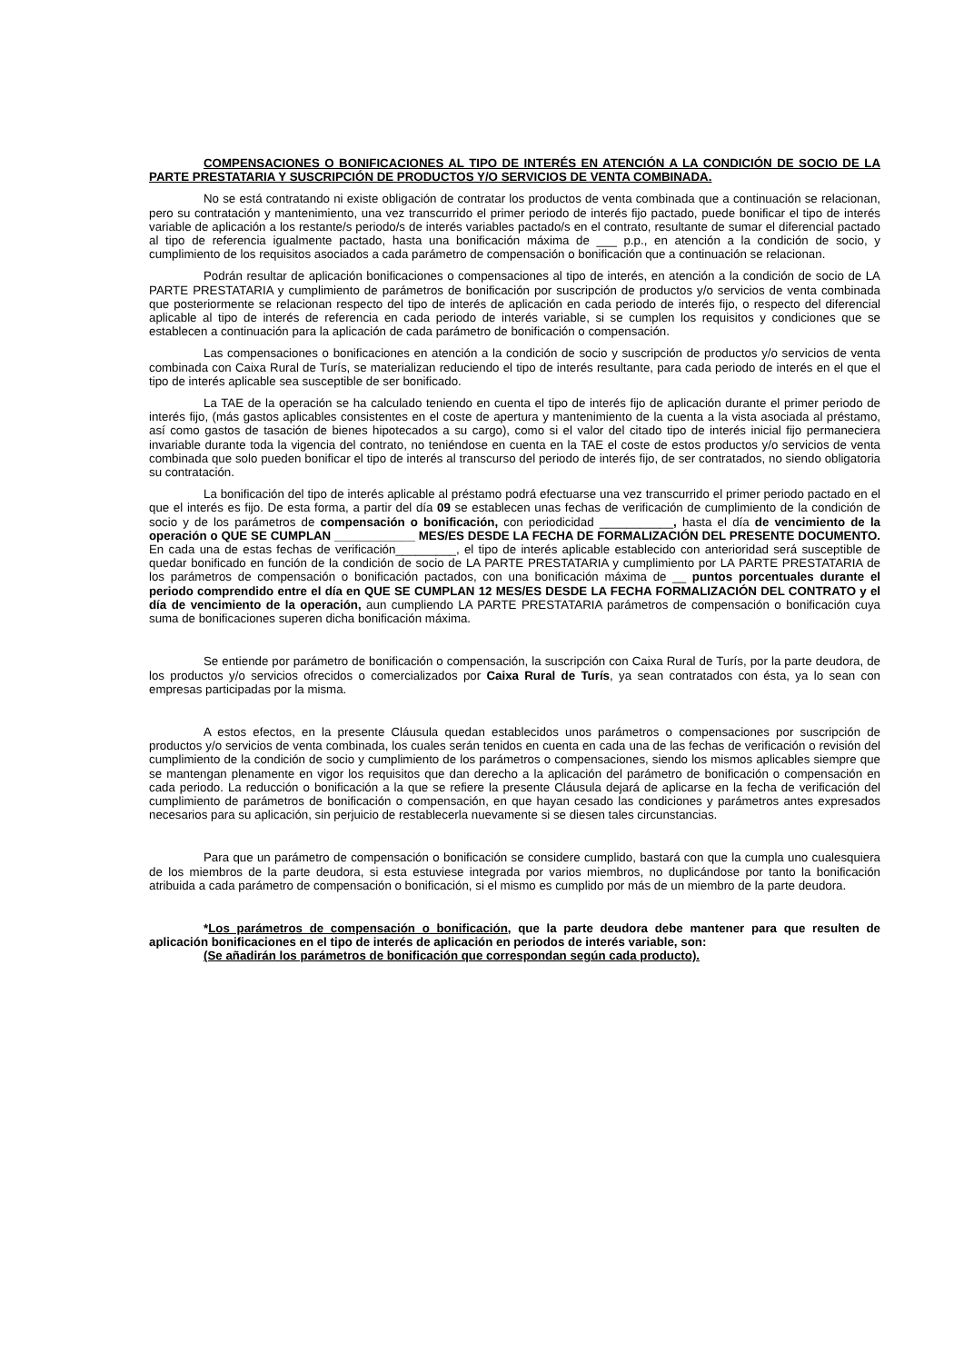COMPENSACIONES O BONIFICACIONES AL TIPO DE INTERÉS EN ATENCIÓN A LA CONDICIÓN DE SOCIO DE LA PARTE PRESTATARIA Y SUSCRIPCIÓN DE PRODUCTOS Y/O SERVICIOS DE VENTA COMBINADA.
No se está contratando ni existe obligación de contratar los productos de venta combinada que a continuación se relacionan, pero su contratación y mantenimiento, una vez transcurrido el primer periodo de interés fijo pactado, puede bonificar el tipo de interés variable de aplicación a los restante/s periodo/s de interés variables pactado/s en el contrato, resultante de sumar el diferencial pactado al tipo de referencia igualmente pactado, hasta una bonificación máxima de ___ p.p., en atención a la condición de socio, y cumplimiento de los requisitos asociados a cada parámetro de compensación o bonificación que a continuación se relacionan.
Podrán resultar de aplicación bonificaciones o compensaciones al tipo de interés, en atención a la condición de socio de LA PARTE PRESTATARIA y cumplimiento de parámetros de bonificación por suscripción de productos y/o servicios de venta combinada que posteriormente se relacionan respecto del tipo de interés de aplicación en cada periodo de interés fijo, o respecto del diferencial aplicable al tipo de interés de referencia en cada periodo de interés variable, si se cumplen los requisitos y condiciones que se establecen a continuación para la aplicación de cada parámetro de bonificación o compensación.
Las compensaciones o bonificaciones en atención a la condición de socio y suscripción de productos y/o servicios de venta combinada con Caixa Rural de Turís, se materializan reduciendo el tipo de interés resultante, para cada periodo de interés en el que el tipo de interés aplicable sea susceptible de ser bonificado.
La TAE de la operación se ha calculado teniendo en cuenta el tipo de interés fijo de aplicación durante el primer periodo de interés fijo, (más gastos aplicables consistentes en el coste de apertura y mantenimiento de la cuenta a la vista asociada al préstamo, así como gastos de tasación de bienes hipotecados a su cargo), como si el valor del citado tipo de interés inicial fijo permaneciera invariable durante toda la vigencia del contrato, no teniéndose en cuenta en la TAE el coste de estos productos y/o servicios de venta combinada que solo pueden bonificar el tipo de interés al transcurso del periodo de interés fijo, de ser contratados, no siendo obligatoria su contratación.
La bonificación del tipo de interés aplicable al préstamo podrá efectuarse una vez transcurrido el primer periodo pactado en el que el interés es fijo. De esta forma, a partir del día 09 se establecen unas fechas de verificación de cumplimiento de la condición de socio y de los parámetros de compensación o bonificación, con periodicidad ___________, hasta el día de vencimiento de la operación o QUE SE CUMPLAN ____________ MES/ES DESDE LA FECHA DE FORMALIZACIÓN DEL PRESENTE DOCUMENTO. En cada una de estas fechas de verificación_________, el tipo de interés aplicable establecido con anterioridad será susceptible de quedar bonificado en función de la condición de socio de LA PARTE PRESTATARIA y cumplimiento por LA PARTE PRESTATARIA de los parámetros de compensación o bonificación pactados, con una bonificación máxima de __ puntos porcentuales durante el periodo comprendido entre el día en QUE SE CUMPLAN 12 MES/ES DESDE LA FECHA FORMALIZACIÓN DEL CONTRATO y el día de vencimiento de la operación, aun cumpliendo LA PARTE PRESTATARIA parámetros de compensación o bonificación cuya suma de bonificaciones superen dicha bonificación máxima.
Se entiende por parámetro de bonificación o compensación, la suscripción con Caixa Rural de Turís, por la parte deudora, de los productos y/o servicios ofrecidos o comercializados por Caixa Rural de Turís, ya sean contratados con ésta, ya lo sean con empresas participadas por la misma.
A estos efectos, en la presente Cláusula quedan establecidos unos parámetros o compensaciones por suscripción de productos y/o servicios de venta combinada, los cuales serán tenidos en cuenta en cada una de las fechas de verificación o revisión del cumplimiento de la condición de socio y cumplimiento de los parámetros o compensaciones, siendo los mismos aplicables siempre que se mantengan plenamente en vigor los requisitos que dan derecho a la aplicación del parámetro de bonificación o compensación en cada periodo. La reducción o bonificación a la que se refiere la presente Cláusula dejará de aplicarse en la fecha de verificación del cumplimiento de parámetros de bonificación o compensación, en que hayan cesado las condiciones y parámetros antes expresados necesarios para su aplicación, sin perjuicio de restablecerla nuevamente si se diesen tales circunstancias.
Para que un parámetro de compensación o bonificación se considere cumplido, bastará con que la cumpla uno cualesquiera de los miembros de la parte deudora, si esta estuviese integrada por varios miembros, no duplicándose por tanto la bonificación atribuida a cada parámetro de compensación o bonificación, si el mismo es cumplido por más de un miembro de la parte deudora.
*Los parámetros de compensación o bonificación, que la parte deudora debe mantener para que resulten de aplicación bonificaciones en el tipo de interés de aplicación en periodos de interés variable, son:
(Se añadirán los parámetros de bonificación que correspondan según cada producto).